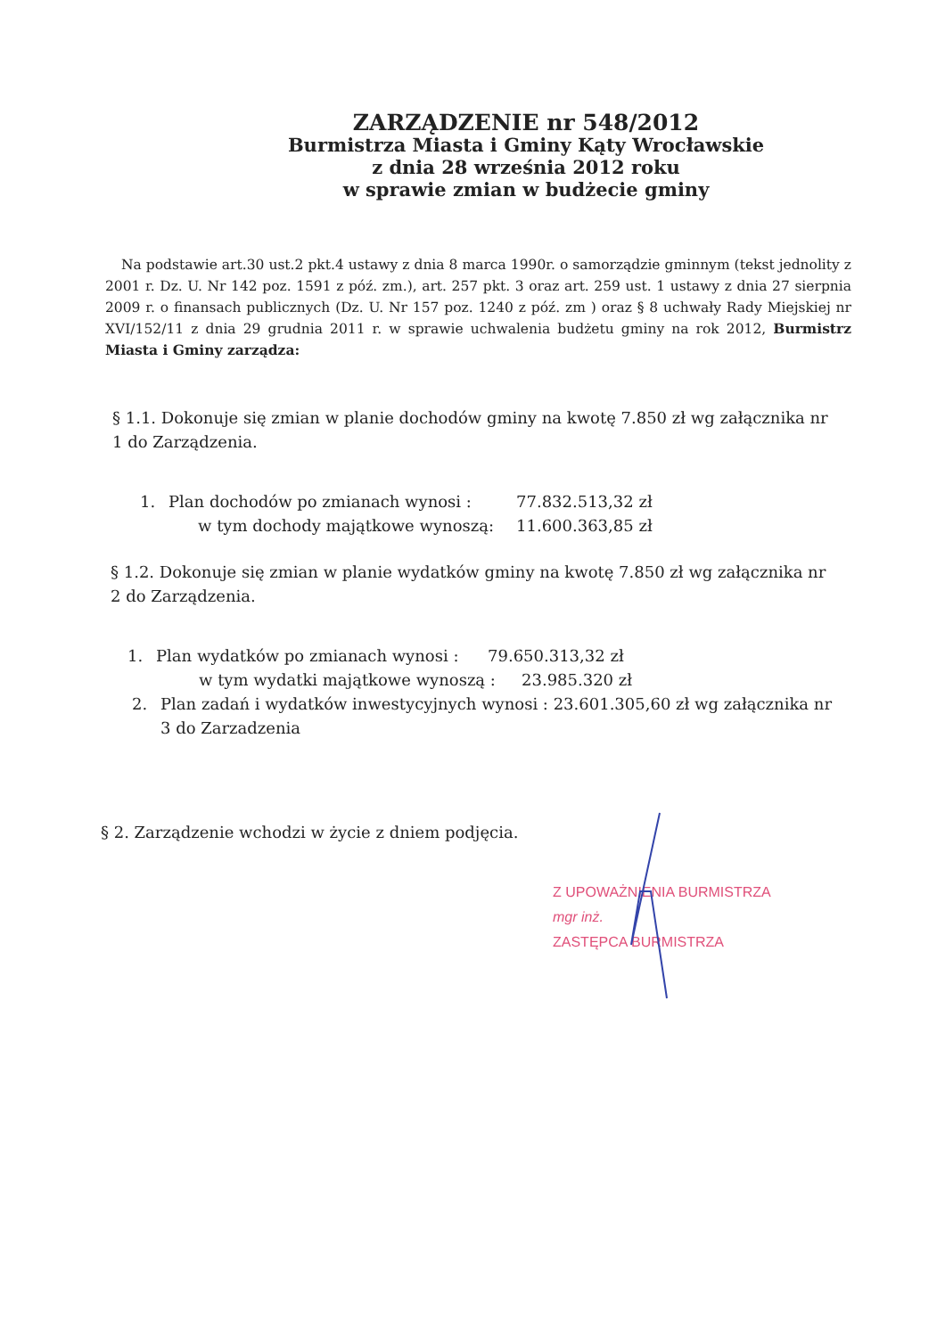ZARZĄDZENIE nr 548/2012
Burmistrza Miasta i Gminy Kąty Wrocławskie
z dnia 28 września 2012 roku
w sprawie zmian w budżecie gminy
Na podstawie art.30 ust.2 pkt.4 ustawy z dnia 8 marca 1990r. o samorządzie gminnym (tekst jednolity z 2001 r. Dz. U. Nr 142 poz. 1591 z póź. zm.), art. 257 pkt. 3 oraz art. 259 ust. 1 ustawy z dnia 27 sierpnia 2009 r. o finansach publicznych (Dz. U. Nr 157 poz. 1240 z póź. zm ) oraz § 8 uchwały Rady Miejskiej nr XVI/152/11 z dnia 29 grudnia 2011 r. w sprawie uchwalenia budżetu gminy na rok 2012, Burmistrz Miasta i Gminy zarządza:
§ 1.1. Dokonuje się zmian w planie dochodów gminy na kwotę 7.850 zł wg załącznika nr 1 do Zarządzenia.
1. Plan dochodów po zmianach wynosi : 77.832.513,32 zł
w tym dochody majątkowe wynoszą: 11.600.363,85 zł
§ 1.2. Dokonuje się zmian w planie wydatków gminy na kwotę 7.850 zł wg załącznika nr 2 do Zarządzenia.
1. Plan wydatków po zmianach wynosi : 79.650.313,32 zł
w tym wydatki majątkowe wynoszą : 23.985.320 zł
2. Plan zadań i wydatków inwestycyjnych wynosi : 23.601.305,60 zł wg załącznika nr 3 do Zarzadzenia
§ 2. Zarządzenie wchodzi w życie z dniem podjęcia.
Z UPOWAŻNIENIA BURMISTRZA
mgr inż.
ZASTĘPCA BURMISTRZA